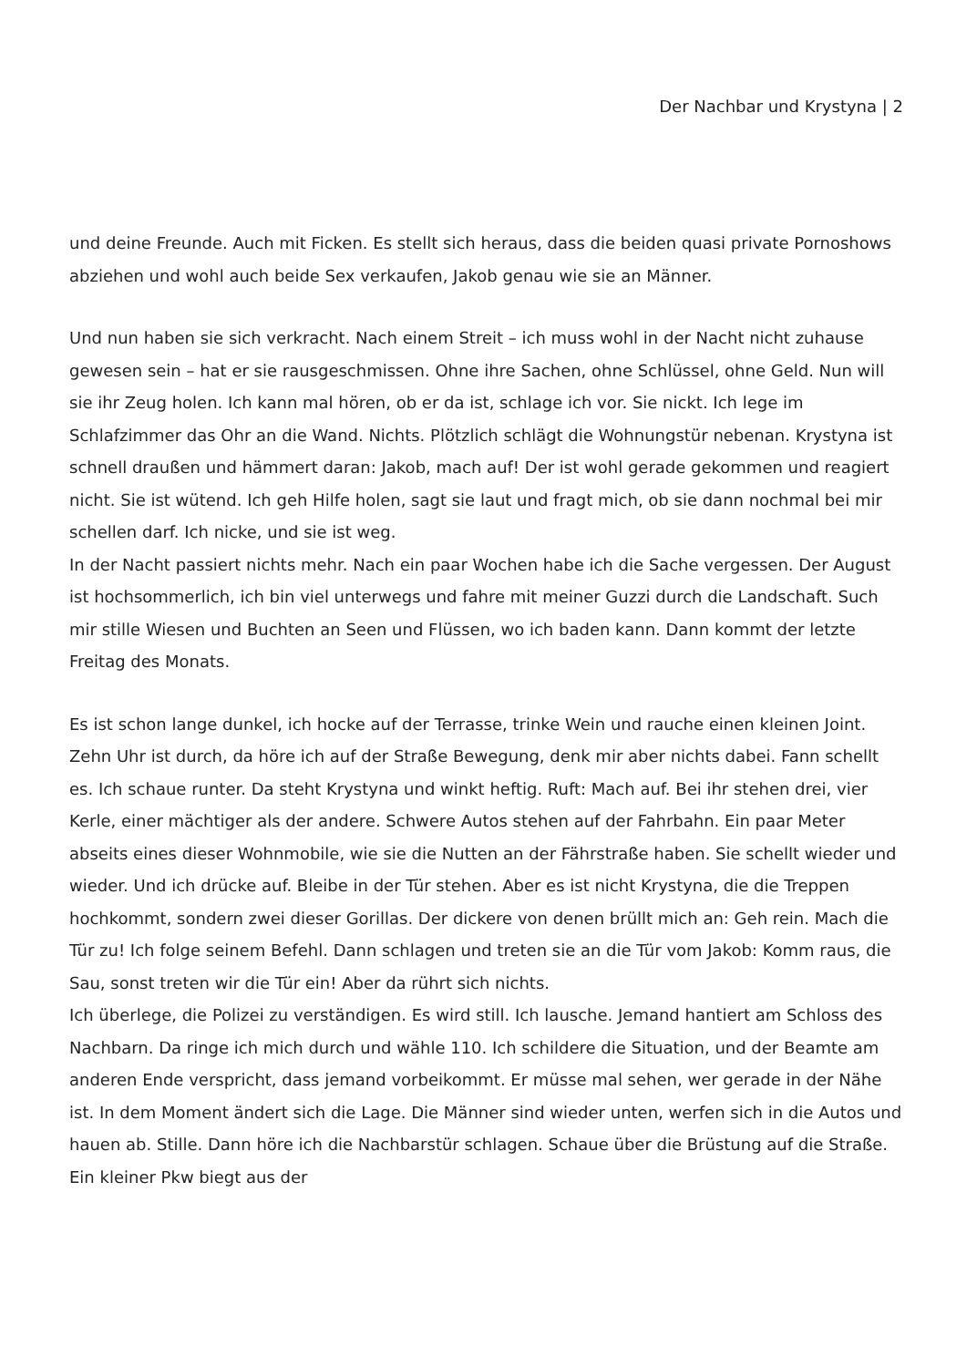Der Nachbar und Krystyna | 2
und deine Freunde. Auch mit Ficken. Es stellt sich heraus, dass die beiden quasi private Pornoshows abziehen und wohl auch beide Sex verkaufen, Jakob genau wie sie an Männer.
Und nun haben sie sich verkracht. Nach einem Streit – ich muss wohl in der Nacht nicht zuhause gewesen sein – hat er sie rausgeschmissen. Ohne ihre Sachen, ohne Schlüssel, ohne Geld. Nun will sie ihr Zeug holen. Ich kann mal hören, ob er da ist, schlage ich vor. Sie nickt. Ich lege im Schlafzimmer das Ohr an die Wand. Nichts. Plötzlich schlägt die Wohnungstür nebenan. Krystyna ist schnell draußen und hämmert daran: Jakob, mach auf! Der ist wohl gerade gekommen und reagiert nicht. Sie ist wütend. Ich geh Hilfe holen, sagt sie laut und fragt mich, ob sie dann nochmal bei mir schellen darf. Ich nicke, und sie ist weg.
In der Nacht passiert nichts mehr. Nach ein paar Wochen habe ich die Sache vergessen. Der August ist hochsommerlich, ich bin viel unterwegs und fahre mit meiner Guzzi durch die Landschaft. Such mir stille Wiesen und Buchten an Seen und Flüssen, wo ich baden kann. Dann kommt der letzte Freitag des Monats.
Es ist schon lange dunkel, ich hocke auf der Terrasse, trinke Wein und rauche einen kleinen Joint. Zehn Uhr ist durch, da höre ich auf der Straße Bewegung, denk mir aber nichts dabei. Fann schellt es. Ich schaue runter. Da steht Krystyna und winkt heftig. Ruft: Mach auf. Bei ihr stehen drei, vier Kerle, einer mächtiger als der andere. Schwere Autos stehen auf der Fahrbahn. Ein paar Meter abseits eines dieser Wohnmobile, wie sie die Nutten an der Fährstraße haben. Sie schellt wieder und wieder. Und ich drücke auf. Bleibe in der Tür stehen. Aber es ist nicht Krystyna, die die Treppen hochkommt, sondern zwei dieser Gorillas. Der dickere von denen brüllt mich an: Geh rein. Mach die Tür zu! Ich folge seinem Befehl. Dann schlagen und treten sie an die Tür vom Jakob: Komm raus, die Sau, sonst treten wir die Tür ein! Aber da rührt sich nichts.
Ich überlege, die Polizei zu verständigen. Es wird still. Ich lausche. Jemand hantiert am Schloss des Nachbarn. Da ringe ich mich durch und wähle 110. Ich schildere die Situation, und der Beamte am anderen Ende verspricht, dass jemand vorbeikommt. Er müsse mal sehen, wer gerade in der Nähe ist. In dem Moment ändert sich die Lage. Die Männer sind wieder unten, werfen sich in die Autos und hauen ab. Stille. Dann höre ich die Nachbarstür schlagen. Schaue über die Brüstung auf die Straße. Ein kleiner Pkw biegt aus der